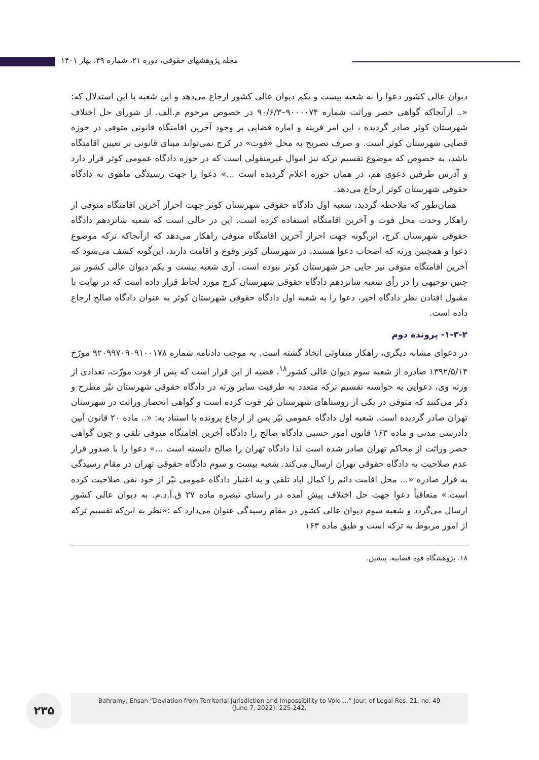مجله پژوهشهای حقوقی، دوره ۲۱، شماره ۴۹، بهار ۱۴۰۱
دیوان عالی کشور دعوا را به شعبه بیست و یکم دیوان عالی کشور ارجاع می‌دهد و این شعبه با این استدلال که: «.. ازآنجاکه گواهی حصر وراثت شماره ۹۰۰۰۰۷۴–۹۰/۶/۳ در خصوص مرحوم م.الف. از شورای حل اختلاف شهرستان کوثر صادر گردیده ، این امر قرینه و اماره قضایی بر وجود آخرین اقامتگاه قانونی متوفی در حوزه قضایی شهرستان کوثر است. و صرف تصریح به محل «فوت» در کرج نمی‌تواند مبنای قانونی بر تعیین اقامتگاه باشد، به خصوص که موضوع تقسیم ترکه نیز اموال غیرمنقولی است که در حوزه دادگاه عمومی کوثر قرار دارد و آدرس طرفین دعوی هم، در همان حوزه اعلام گردیده است ...» دعوا را جهت رسیدگی ماهوی به دادگاه حقوقی شهرستان کوثر ارجاع می‌دهد.
همان‌طور که ملاحظه گردید، شعبه اول دادگاه حقوقی شهرستان کوثر جهت احراز آخرین اقامتگاه متوفی از راهکار وحدت محل فوت و آخرین اقامتگاه استفاده کرده است. این در حالی است که شعبه شانزدهم دادگاه حقوقی شهرستان کرج، این‌گونه جهت احراز آخرین اقامتگاه متوفی راهکار می‌دهد که ازآنجاکه ترکه موضوع دعوا و همچنین ورثه که اصحاب دعوا هستند، در شهرستان کوثر وقوع و اقامت دارند، این‌گونه کشف می‌شود که آخرین اقامتگاه متوفی نیز جایی جز شهرستان کوثر نبوده است. آری شعبه بیست و یکم دیوان عالی کشور نیز چنین توجیهی را در رأی شعبه شانزدهم دادگاه حقوقی شهرستان کرج مورد لحاظ قرار داده است که در نهایت با مقبول افتادن نظر دادگاه اخیر، دعوا را به شعبه اول دادگاه حقوقی شهرستان کوثر به عنوان دادگاه صالح ارجاع داده است.
۱-۳-۲- پرونده دوم
در دعوای مشابه دیگری، راهکار متفاوتی اتخاذ گشته است. به موجب دادنامه شماره ۹۲۰۹۹۷۰۹۰۹۱۰۰۱۷۸ مورّخ ۱۳۹۲/۵/۱۴ صادره از شعبه سوم دیوان عالی کشور<sup>۱۸</sup>، قضیه از این قرار است که پس از فوت مورّث، تعدادی از ورثه وی، دعوایی به خواسته تقسیم ترکه متعدد به طرفیت سایر ورثه در دادگاه حقوقی شهرستان نیّر مطرح و ذکر می‌کنند که متوفی در یکی از روستاهای شهرستان نیّر فوت کرده است و گواهی انحصار وراثت در شهرستان تهران صادر گردیده است. شعبه اول دادگاه عمومی نیّر پس از ارجاع پرونده با استناد به: «.. ماده ۲۰ قانون آیین دادرسی مدنی و ماده ۱۶۳ قانون امور حسبی دادگاه صالح را دادگاه آخرین اقامتگاه متوفی تلقی و چون گواهی حصر وراثت از محاکم تهران صادر شده است لذا دادگاه تهران را صالح دانسته است ...» دعوا را با صدور قرار عدم صلاحیت به دادگاه حقوقی تهران ارسال می‌کند. شعبه بیست و سوم دادگاه حقوقی تهران در مقام رسیدگی به قرار صادره «... محل اقامت دائم را کمال آباد تلقی و به اعتبار دادگاه عمومی نیّر از خود نفی صلاحیت کرده است.» متعاقباً دعوا جهت حل اختلاف پیش آمده در راستای تبصره ماده ۲۷ ق.آ.د.م. به دیوان عالی کشور ارسال می‌گردد و شعبه سوم دیوان عالی کشور در مقام رسیدگی عنوان می‌دارد که :«نظر به این‌که تقسیم ترکه از امور مربوط به ترکه است و طبق ماده ۱۶۳
۱۸. پژوهشگاه قوه قضاییه، پیشین.
۲۳۵
Bahramy, Ehsan “Deviation from Territorial Jurisdiction and Impossibility to Void ...” Jour. of Legal Res. 21, no. 49
(June 7, 2022): 225-242.